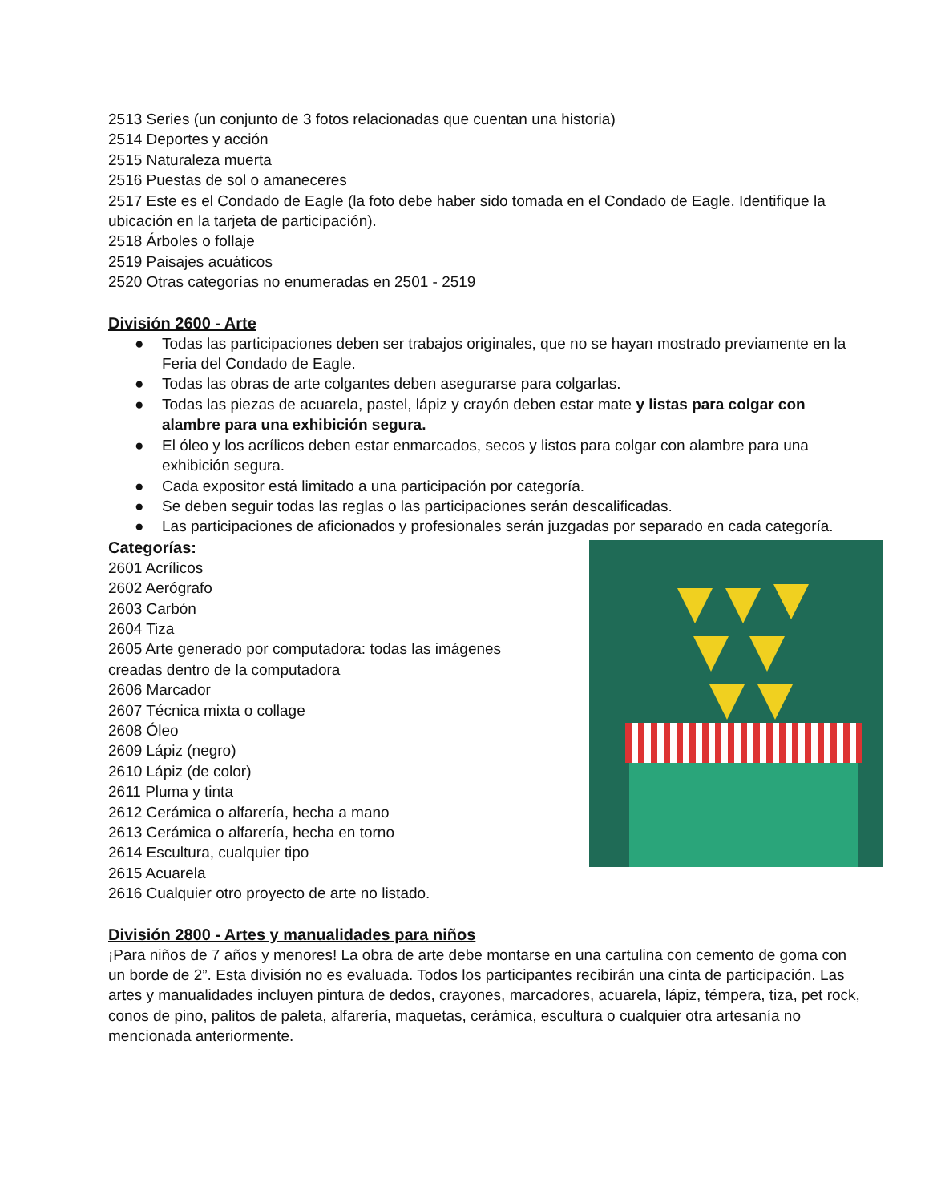2513 Series (un conjunto de 3 fotos relacionadas que cuentan una historia)
2514 Deportes y acción
2515 Naturaleza muerta
2516 Puestas de sol o amaneceres
2517 Este es el Condado de Eagle (la foto debe haber sido tomada en el Condado de Eagle. Identifique la ubicación en la tarjeta de participación).
2518 Árboles o follaje
2519 Paisajes acuáticos
2520 Otras categorías no enumeradas en 2501 - 2519
División 2600 - Arte
● Todas las participaciones deben ser trabajos originales, que no se hayan mostrado previamente en la Feria del Condado de Eagle.
● Todas las obras de arte colgantes deben asegurarse para colgarlas.
● Todas las piezas de acuarela, pastel, lápiz y crayón deben estar mate y listas para colgar con alambre para una exhibición segura.
● El óleo y los acrílicos deben estar enmarcados, secos y listos para colgar con alambre para una exhibición segura.
● Cada expositor está limitado a una participación por categoría.
● Se deben seguir todas las reglas o las participaciones serán descalificadas.
● Las participaciones de aficionados y profesionales serán juzgadas por separado en cada categoría.
Categorías:
2601 Acrílicos
2602 Aerógrafo
2603 Carbón
2604 Tiza
2605 Arte generado por computadora: todas las imágenes creadas dentro de la computadora
2606 Marcador
2607 Técnica mixta o collage
2608 Óleo
2609 Lápiz (negro)
2610 Lápiz (de color)
2611 Pluma y tinta
2612 Cerámica o alfarería, hecha a mano
2613 Cerámica o alfarería, hecha en torno
2614 Escultura, cualquier tipo
2615 Acuarela
2616 Cualquier otro proyecto de arte no listado.
División 2800 - Artes y manualidades para niños
¡Para niños de 7 años y menores! La obra de arte debe montarse en una cartulina con cemento de goma con un borde de 2”. Esta división no es evaluada. Todos los participantes recibirán una cinta de participación. Las artes y manualidades incluyen pintura de dedos, crayones, marcadores, acuarela, lápiz, témpera, tiza, pet rock, conos de pino, palitos de paleta, alfarería, maquetas, cerámica, escultura o cualquier otra artesanía no mencionada anteriormente.